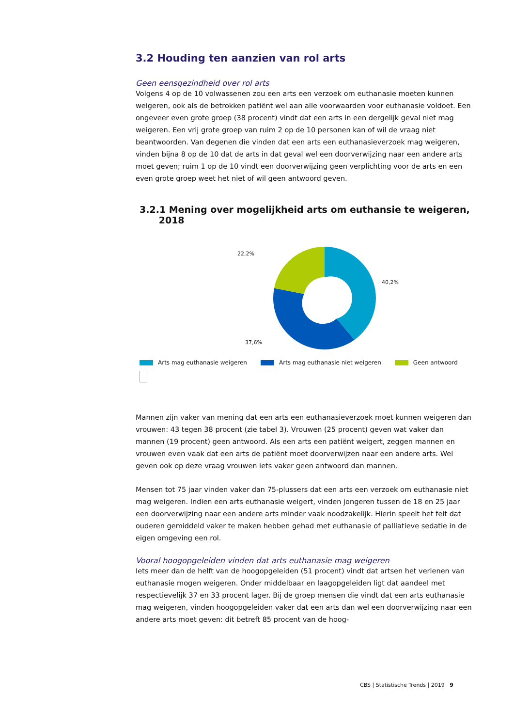3.2 Houding ten aanzien van rol arts
Geen eensgezindheid over rol arts
Volgens 4 op de 10 volwassenen zou een arts een verzoek om euthanasie moeten kunnen weigeren, ook als de betrokken patiënt wel aan alle voorwaarden voor euthanasie voldoet. Een ongeveer even grote groep (38 procent) vindt dat een arts in een dergelijk geval niet mag weigeren. Een vrij grote groep van ruim 2 op de 10 personen kan of wil de vraag niet beantwoorden. Van degenen die vinden dat een arts een euthanasieverzoek mag weigeren, vinden bijna 8 op de 10 dat de arts in dat geval wel een doorverwijzing naar een andere arts moet geven; ruim 1 op de 10 vindt een doorverwijzing geen verplichting voor de arts en een even grote groep weet het niet of wil geen antwoord geven.
3.2.1 Mening over mogelijkheid arts om euthansie te weigeren,
2018
22,2%
37,6%
40,2%
Arts mag euthanasie weigeren Arts mag euthanasie niet weigeren
Geen antwoord
Mannen zijn vaker van mening dat een arts een euthanasieverzoek moet kunnen weigeren dan vrouwen: 43 tegen 38 procent (zie tabel 3). Vrouwen (25 procent) geven wat vaker dan mannen (19 procent) geen antwoord. Als een arts een patiënt weigert, zeggen mannen en vrouwen even vaak dat een arts de patiënt moet doorverwijzen naar een andere arts. Wel geven ook op deze vraag vrouwen iets vaker geen antwoord dan mannen.
Mensen tot 75 jaar vinden vaker dan 75-plussers dat een arts een verzoek om euthanasie niet mag weigeren. Indien een arts euthanasie weigert, vinden jongeren tussen de 18 en 25 jaar een doorverwijzing naar een andere arts minder vaak noodzakelijk. Hierin speelt het feit dat ouderen gemiddeld vaker te maken hebben gehad met euthanasie of palliatieve sedatie in de eigen omgeving een rol.
Vooral hoogopgeleiden vinden dat arts euthanasie mag weigeren
Iets meer dan de helft van de hoogopgeleiden (51 procent) vindt dat artsen het verlenen van euthanasie mogen weigeren. Onder middelbaar en laagopgeleiden ligt dat aandeel met respectievelijk 37 en 33 procent lager. Bij de groep mensen die vindt dat een arts euthanasie mag weigeren, vinden hoogopgeleiden vaker dat een arts dan wel een doorverwijzing naar een andere arts moet geven: dit betreft 85 procent van de hoog-
CBS | Statistische Trends | 2019 9